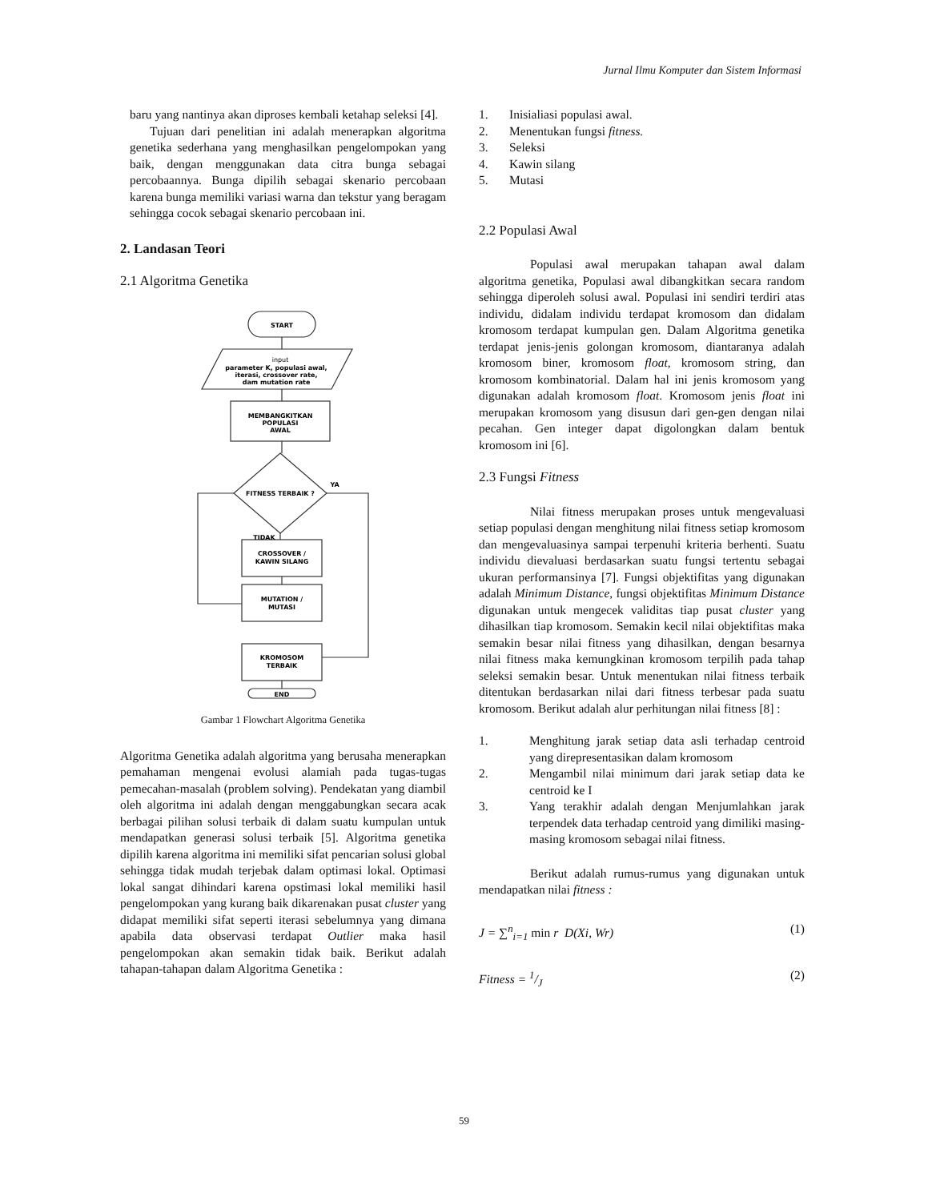Jurnal Ilmu Komputer dan Sistem Informasi
baru yang nantinya akan diproses kembali ketahap seleksi [4].
Tujuan dari penelitian ini adalah menerapkan algoritma genetika sederhana yang menghasilkan pengelompokan yang baik, dengan menggunakan data citra bunga sebagai percobaannya. Bunga dipilih sebagai skenario percobaan karena bunga memiliki variasi warna dan tekstur yang beragam sehingga cocok sebagai skenario percobaan ini.
2. Landasan Teori
2.1 Algoritma Genetika
START
input
parameter K, populasi awal,
iterasi, crossover rate,
dam mutation rate
MEMBANGKITKAN
POPULASI
AWAL
FITNESS TERBAIK ?
YA
TIDAK
CROSSOVER /
KAWIN SILANG
MUTATION /
MUTASI
KROMOSOM
TERBAIK
END
Gambar 1 Flowchart Algoritma Genetika
Algoritma Genetika adalah algoritma yang berusaha menerapkan pemahaman mengenai evolusi alamiah pada tugas-tugas pemecahan-masalah (problem solving). Pendekatan yang diambil oleh algoritma ini adalah dengan menggabungkan secara acak berbagai pilihan solusi terbaik di dalam suatu kumpulan untuk mendapatkan generasi solusi terbaik [5]. Algoritma genetika dipilih karena algoritma ini memiliki sifat pencarian solusi global sehingga tidak mudah terjebak dalam optimasi lokal. Optimasi lokal sangat dihindari karena opstimasi lokal memiliki hasil pengelompokan yang kurang baik dikarenakan pusat cluster yang didapat memiliki sifat seperti iterasi sebelumnya yang dimana apabila data observasi terdapat Outlier maka hasil pengelompokan akan semakin tidak baik. Berikut adalah tahapan-tahapan dalam Algoritma Genetika :
1. Inisialiasi populasi awal.
2. Menentukan fungsi fitness.
3. Seleksi
4. Kawin silang
5. Mutasi
2.2 Populasi Awal
Populasi awal merupakan tahapan awal dalam algoritma genetika, Populasi awal dibangkitkan secara random sehingga diperoleh solusi awal. Populasi ini sendiri terdiri atas individu, didalam individu terdapat kromosom dan didalam kromosom terdapat kumpulan gen. Dalam Algoritma genetika terdapat jenis-jenis golongan kromosom, diantaranya adalah kromosom biner, kromosom float, kromosom string, dan kromosom kombinatorial. Dalam hal ini jenis kromosom yang digunakan adalah kromosom float. Kromosom jenis float ini merupakan kromosom yang disusun dari gen-gen dengan nilai pecahan. Gen integer dapat digolongkan dalam bentuk kromosom ini [6].
2.3 Fungsi Fitness
Nilai fitness merupakan proses untuk mengevaluasi setiap populasi dengan menghitung nilai fitness setiap kromosom dan mengevaluasinya sampai terpenuhi kriteria berhenti. Suatu individu dievaluasi berdasarkan suatu fungsi tertentu sebagai ukuran performansinya [7]. Fungsi objektifitas yang digunakan adalah Minimum Distance, fungsi objektifitas Minimum Distance digunakan untuk mengecek validitas tiap pusat cluster yang dihasilkan tiap kromosom. Semakin kecil nilai objektifitas maka semakin besar nilai fitness yang dihasilkan, dengan besarnya nilai fitness maka kemungkinan kromosom terpilih pada tahap seleksi semakin besar. Untuk menentukan nilai fitness terbaik ditentukan berdasarkan nilai dari fitness terbesar pada suatu kromosom. Berikut adalah alur perhitungan nilai fitness [8] :
1. Menghitung jarak setiap data asli terhadap centroid yang direpresentasikan dalam kromosom
2. Mengambil nilai minimum dari jarak setiap data ke centroid ke I
3. Yang terakhir adalah dengan Menjumlahkan jarak terpendek data terhadap centroid yang dimiliki masing-masing kromosom sebagai nilai fitness.
Berikut adalah rumus-rumus yang digunakan untuk mendapatkan nilai fitness :
J = ∑<sup>n</sup><sub>i=1</sub> min r D(Xi, Wr) (1)
Fitness = 1/J (2)
59